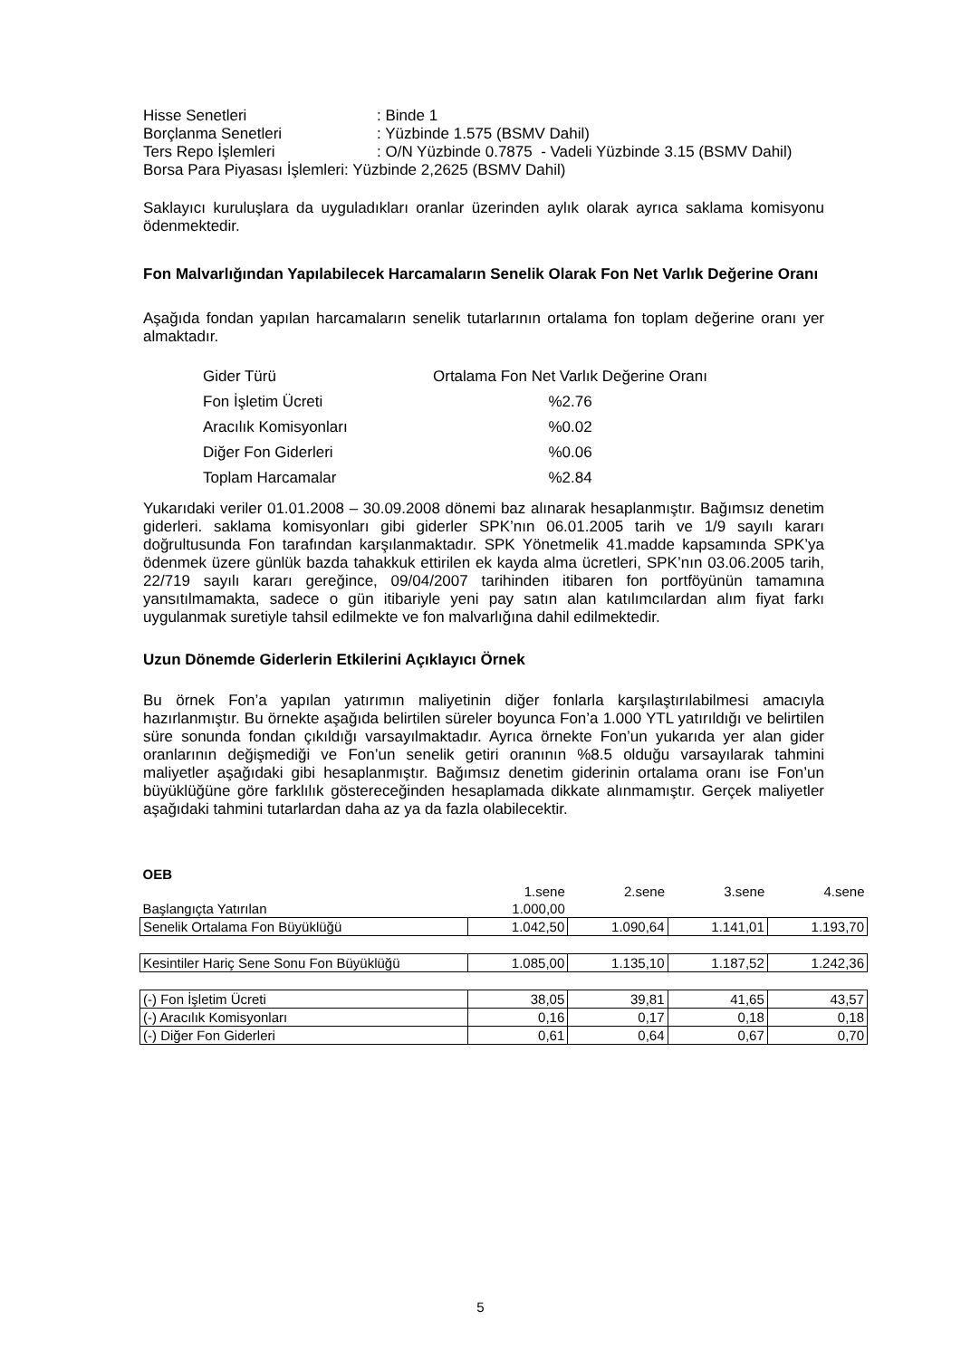| Hisse Senetleri | : Binde 1 |
| Borçlanma Senetleri | : Yüzbinde 1.575 (BSMV Dahil) |
| Ters Repo İşlemleri | : O/N Yüzbinde 0.7875 - Vadeli Yüzbinde 3.15 (BSMV Dahil) |
| Borsa Para Piyasası İşlemleri: Yüzbinde 2,2625 (BSMV Dahil) | |
Saklayıcı kuruluşlara da uyguladıkları oranlar üzerinden aylık olarak ayrıca saklama komisyonu ödenmektedir.
Fon Malvarlığından Yapılabilecek Harcamaların Senelik Olarak Fon Net Varlık Değerine Oranı
Aşağıda fondan yapılan harcamaların senelik tutarlarının ortalama fon toplam değerine oranı yer almaktadır.
| Gider Türü | Ortalama Fon Net Varlık Değerine Oranı |
| Fon İşletim Ücreti | %2.76 |
| Aracılık Komisyonları | %0.02 |
| Diğer Fon Giderleri | %0.06 |
| Toplam Harcamalar | %2.84 |
Yukarıdaki veriler 01.01.2008 – 30.09.2008 dönemi baz alınarak hesaplanmıştır. Bağımsız denetim giderleri. saklama komisyonları gibi giderler SPK’nın 06.01.2005 tarih ve 1/9 sayılı kararı doğrultusunda Fon tarafından karşılanmaktadır. SPK Yönetmelik 41.madde kapsamında SPK’ya ödenmek üzere günlük bazda tahakkuk ettirilen ek kayda alma ücretleri, SPK’nın 03.06.2005 tarih, 22/719 sayılı kararı gereğince, 09/04/2007 tarihinden itibaren fon portföyünün tamamına yansıtılmamakta, sadece o gün itibariyle yeni pay satın alan katılımcılardan alım fiyat farkı uygulanmak suretiyle tahsil edilmekte ve fon malvarlığına dahil edilmektedir.
Uzun Dönemde Giderlerin Etkilerini Açıklayıcı Örnek
Bu örnek Fon’a yapılan yatırımın maliyetinin diğer fonlarla karşılaştırılabilmesi amacıyla hazırlanmıştır. Bu örnekte aşağıda belirtilen süreler boyunca Fon’a 1.000 YTL yatırıldığı ve belirtilen süre sonunda fondan çıkıldığı varsayılmaktadır. Ayrıca örnekte Fon’un yukarıda yer alan gider oranlarının değişmediği ve Fon’un senelik getiri oranının %8.5 olduğu varsayılarak tahmini maliyetler aşağıdaki gibi hesaplanmıştır. Bağımsız denetim giderinin ortalama oranı ise Fon’un büyüklüğüne göre farklılık göstereceğinden hesaplamada dikkate alınmamıştır. Gerçek maliyetler aşağıdaki tahmini tutarlardan daha az ya da fazla olabilecektir.
| OEB | | | | |
| | 1.sene | 2.sene | 3.sene | 4.sene |
| Başlangıçta Yatırılan | 1.000,00 | | | |
| Senelik Ortalama Fon Büyüklüğü | 1.042,50 | 1.090,64 | 1.141,01 | 1.193,70 |
| Kesintiler Hariç Sene Sonu Fon Büyüklüğü | 1.085,00 | 1.135,10 | 1.187,52 | 1.242,36 |
| (-) Fon İşletim Ücreti | 38,05 | 39,81 | 41,65 | 43,57 |
| (-) Aracılık Komisyonları | 0,16 | 0,17 | 0,18 | 0,18 |
| (-) Diğer Fon Giderleri | 0,61 | 0,64 | 0,67 | 0,70 |
5